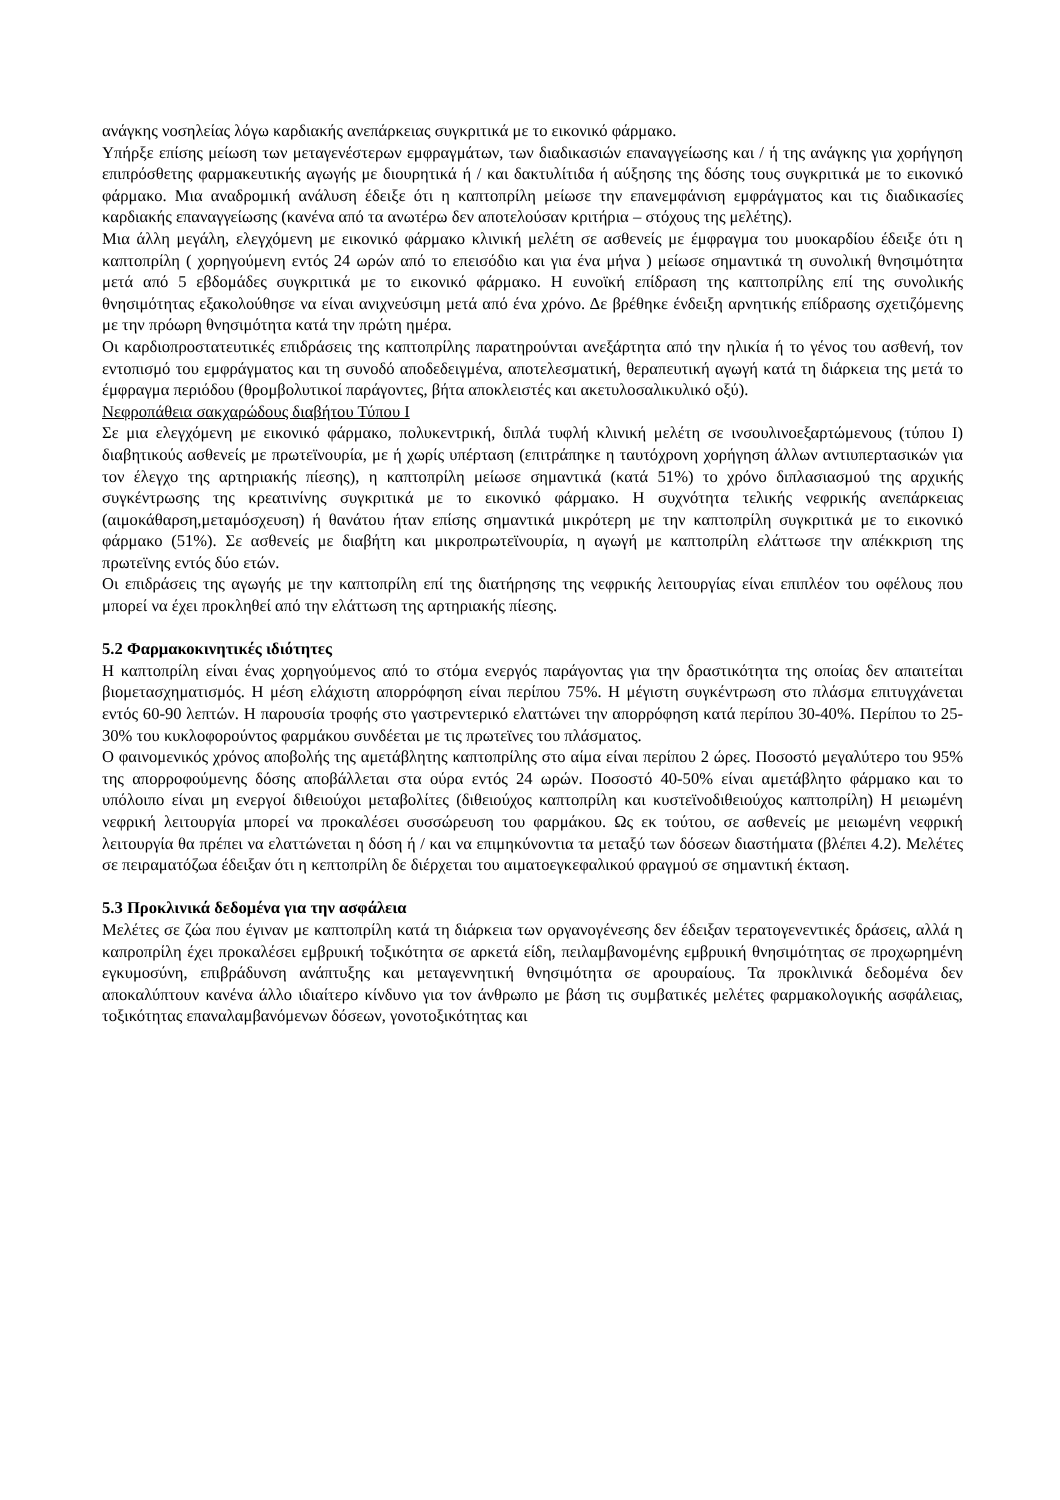ανάγκης νοσηλείας λόγω καρδιακής ανεπάρκειας συγκριτικά με το εικονικό φάρμακο.
Υπήρξε επίσης μείωση των μεταγενέστερων εμφραγμάτων, των διαδικασιών επαναγγείωσης και / ή της ανάγκης για χορήγηση επιπρόσθετης φαρμακευτικής αγωγής με διουρητικά ή / και δακτυλίτιδα ή αύξησης της δόσης τους συγκριτικά με το εικονικό φάρμακο. Μια αναδρομική ανάλυση έδειξε ότι η καπτοπρίλη μείωσε την επανεμφάνιση εμφράγματος και τις διαδικασίες καρδιακής επαναγγείωσης (κανένα από τα ανωτέρω δεν αποτελούσαν κριτήρια – στόχους της μελέτης).
Μια άλλη μεγάλη, ελεγχόμενη με εικονικό φάρμακο κλινική μελέτη σε ασθενείς με έμφραγμα του μυοκαρδίου έδειξε ότι η καπτοπρίλη ( χορηγούμενη εντός 24 ωρών από το επεισόδιο και για ένα μήνα ) μείωσε σημαντικά τη συνολική θνησιμότητα μετά από 5 εβδομάδες συγκριτικά με το εικονικό φάρμακο. Η ευνοϊκή επίδραση της καπτοπρίλης επί της συνολικής θνησιμότητας εξακολούθησε να είναι ανιχνεύσιμη μετά από ένα χρόνο. Δε βρέθηκε ένδειξη αρνητικής επίδρασης σχετιζόμενης με την πρόωρη θνησιμότητα κατά την πρώτη ημέρα.
Οι καρδιοπροστατευτικές επιδράσεις της καπτοπρίλης παρατηρούνται ανεξάρτητα από την ηλικία ή το γένος του ασθενή, τον εντοπισμό του εμφράγματος και τη συνοδό αποδεδειγμένα, αποτελεσματική, θεραπευτική αγωγή κατά τη διάρκεια της μετά το έμφραγμα περιόδου (θρομβολυτικοί παράγοντες, βήτα αποκλειστές και ακετυλοσαλικυλικό οξύ).
Νεφροπάθεια σακχαρώδους διαβήτου Τύπου Ι
Σε μια ελεγχόμενη με εικονικό φάρμακο, πολυκεντρική, διπλά τυφλή κλινική μελέτη σε ινσουλινοεξαρτώμενους (τύπου Ι) διαβητικούς ασθενείς με πρωτεϊνουρία, με ή χωρίς υπέρταση (επιτράπηκε η ταυτόχρονη χορήγηση άλλων αντιυπερτασικών για τον έλεγχο της αρτηριακής πίεσης), η καπτοπρίλη μείωσε σημαντικά (κατά 51%) το χρόνο διπλασιασμού της αρχικής συγκέντρωσης της κρεατινίνης συγκριτικά με το εικονικό φάρμακο. Η συχνότητα τελικής νεφρικής ανεπάρκειας (αιμοκάθαρση,μεταμόσχευση) ή θανάτου ήταν επίσης σημαντικά μικρότερη με την καπτοπρίλη συγκριτικά με το εικονικό φάρμακο (51%). Σε ασθενείς με διαβήτη και μικροπρωτεϊνουρία, η αγωγή με καπτοπρίλη ελάττωσε την απέκκριση της πρωτεϊνης εντός δύο ετών.
Οι επιδράσεις της αγωγής με την καπτοπρίλη επί της διατήρησης της νεφρικής λειτουργίας είναι επιπλέον του οφέλους που μπορεί να έχει προκληθεί από την ελάττωση της αρτηριακής πίεσης.
5.2 Φαρμακοκινητικές ιδιότητες
Η καπτοπρίλη είναι ένας χορηγούμενος από το στόμα ενεργός παράγοντας για την δραστικότητα της οποίας δεν απαιτείται βιομετασχηματισμός. Η μέση ελάχιστη απορρόφηση είναι περίπου 75%. Η μέγιστη συγκέντρωση στο πλάσμα επιτυγχάνεται εντός 60-90 λεπτών. Η παρουσία τροφής στο γαστρεντερικό ελαττώνει την απορρόφηση κατά περίπου 30-40%. Περίπου το 25-30% του κυκλοφορούντος φαρμάκου συνδέεται με τις πρωτεϊνες του πλάσματος.
Ο φαινομενικός χρόνος αποβολής της αμετάβλητης καπτοπρίλης στο αίμα είναι περίπου 2 ώρες. Ποσοστό μεγαλύτερο του 95% της απορροφούμενης δόσης αποβάλλεται στα ούρα εντός 24 ωρών. Ποσοστό 40-50% είναι αμετάβλητο φάρμακο και το υπόλοιπο είναι μη ενεργοί διθειούχοι μεταβολίτες (διθειούχος καπτοπρίλη και κυστεϊνοδιθειούχος καπτοπρίλη) Η μειωμένη νεφρική λειτουργία μπορεί να προκαλέσει συσσώρευση του φαρμάκου. Ως εκ τούτου, σε ασθενείς με μειωμένη νεφρική λειτουργία θα πρέπει να ελαττώνεται η δόση ή / και να επιμηκύνοντια τα μεταξύ των δόσεων διαστήματα (βλέπει 4.2). Μελέτες σε πειραματόζωα έδειξαν ότι η κεπτοπρίλη δε διέρχεται του αιματοεγκεφαλικού φραγμού σε σημαντική έκταση.
5.3 Προκλινικά δεδομένα για την ασφάλεια
Μελέτες σε ζώα που έγιναν με καπτοπρίλη κατά τη διάρκεια των οργανογένεσης δεν έδειξαν τερατογενεντικές δράσεις, αλλά η καπροπρίλη έχει προκαλέσει εμβρυική τοξικότητα σε αρκετά είδη, πειλαμβανομένης εμβρυική θνησιμότητας σε προχωρημένη εγκυμοσύνη, επιβράδυνση ανάπτυξης και μεταγεννητική θνησιμότητα σε αρουραίους. Τα προκλινικά δεδομένα δεν αποκαλύπτουν κανένα άλλο ιδιαίτερο κίνδυνο για τον άνθρωπο με βάση τις συμβατικές μελέτες φαρμακολογικής ασφάλειας, τοξικότητας επαναλαμβανόμενων δόσεων, γονοτοξικότητας και